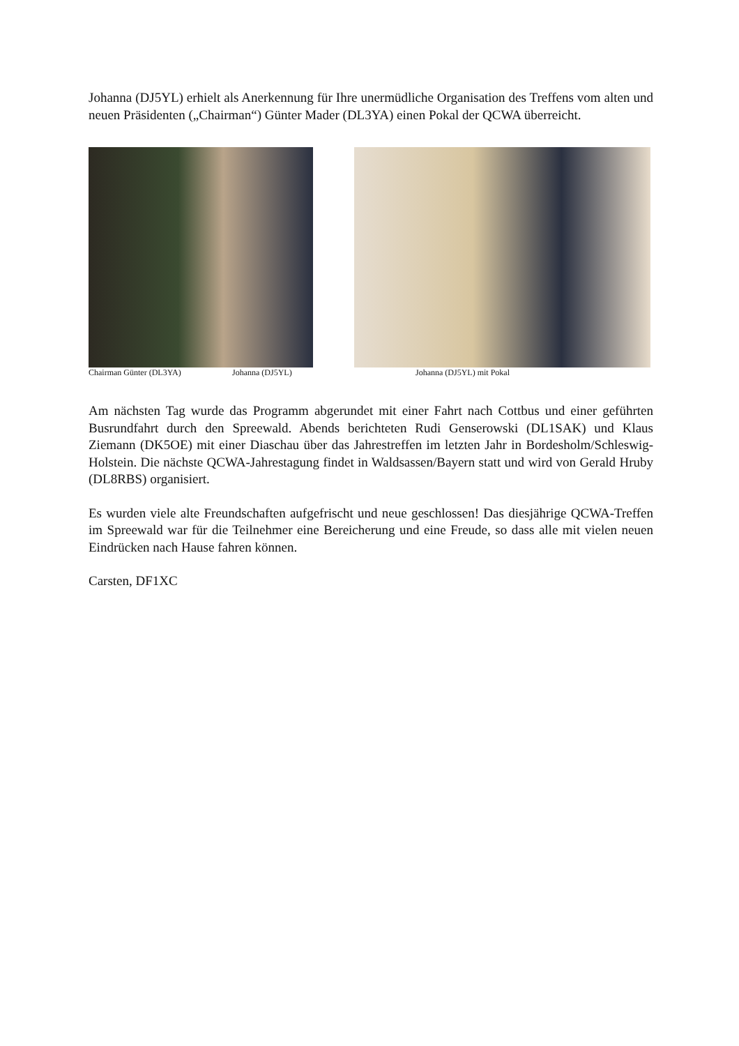Johanna (DJ5YL) erhielt als Anerkennung für Ihre unermüdliche Organisation des Treffens vom alten und neuen Präsidenten („Chairman“) Günter Mader (DL3YA) einen Pokal der QCWA überreicht.
Chairman Günter (DL3YA) Johanna (DJ5YL) Johanna (DJ5YL) mit Pokal
Am nächsten Tag wurde das Programm abgerundet mit einer Fahrt nach Cottbus und einer geführten Busrundfahrt durch den Spreewald. Abends berichteten Rudi Genserowski (DL1SAK) und Klaus Ziemann (DK5OE) mit einer Diaschau über das Jahrestreffen im letzten Jahr in Bordesholm/Schleswig-Holstein. Die nächste QCWA-Jahrestagung findet in Waldsassen/Bayern statt und wird von Gerald Hruby (DL8RBS) organisiert.
Es wurden viele alte Freundschaften aufgefrischt und neue geschlossen! Das diesjährige QCWA-Treffen im Spreewald war für die Teilnehmer eine Bereicherung und eine Freude, so dass alle mit vielen neuen Eindrücken nach Hause fahren können.
Carsten, DF1XC